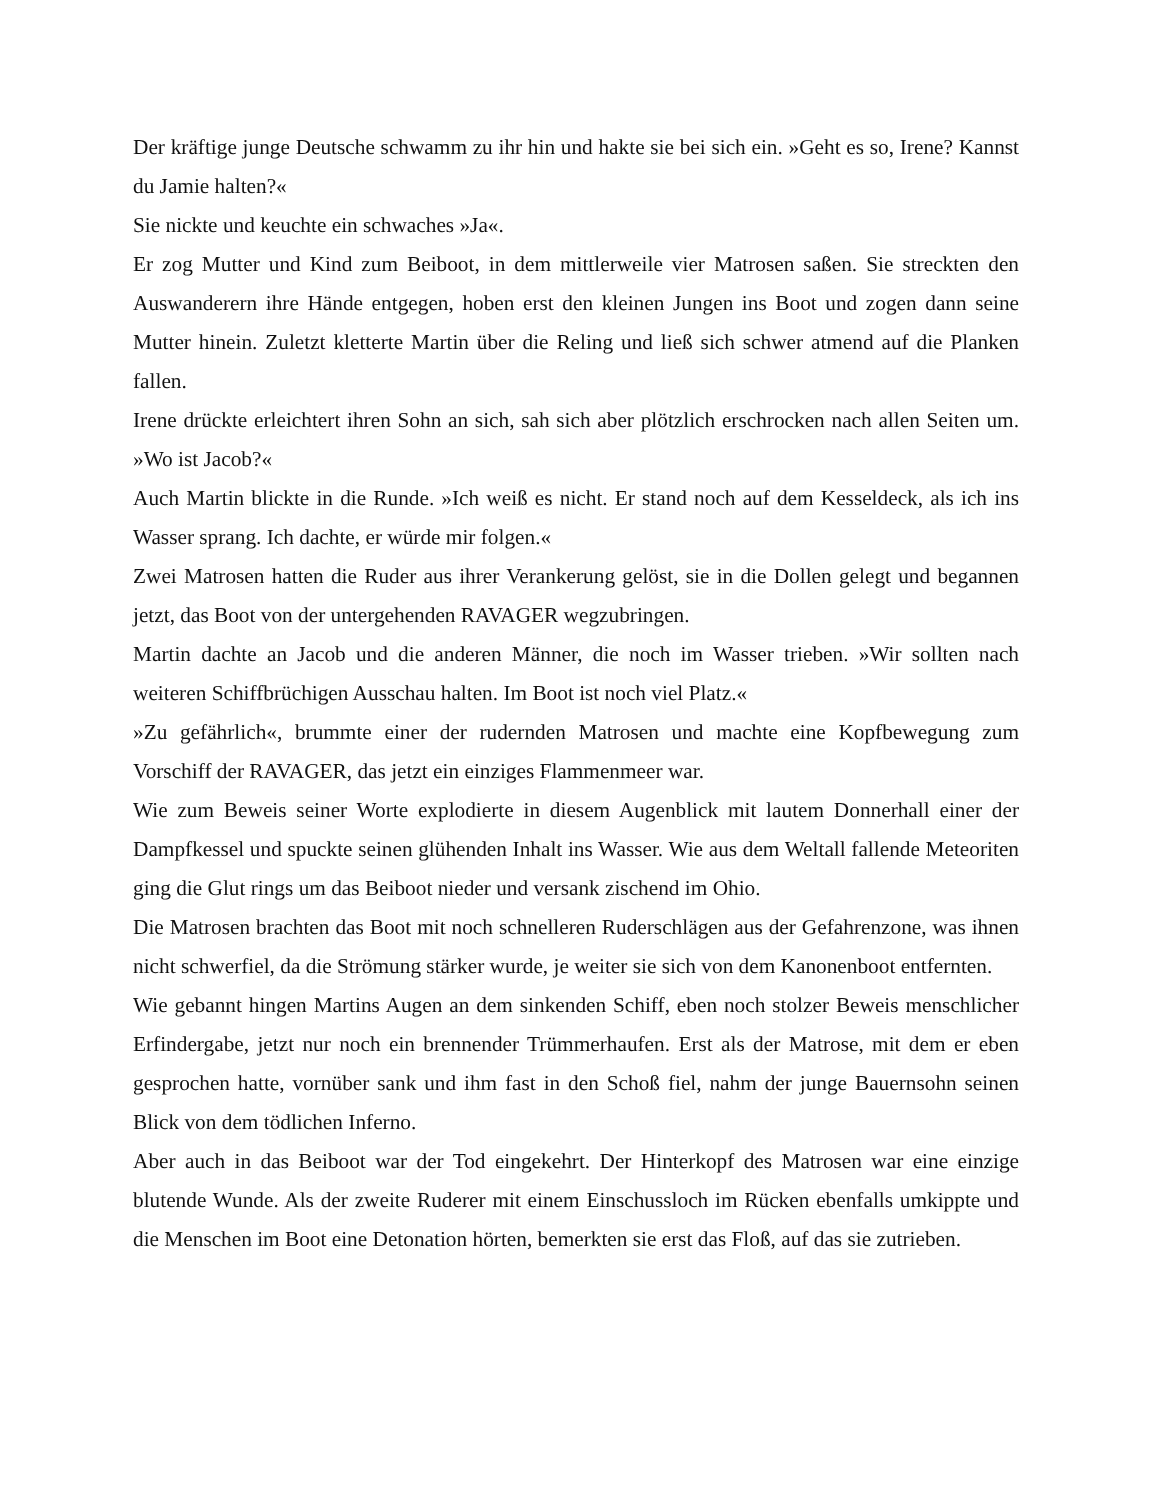Der kräftige junge Deutsche schwamm zu ihr hin und hakte sie bei sich ein. »Geht es so, Irene? Kannst du Jamie halten?«
Sie nickte und keuchte ein schwaches »Ja«.
Er zog Mutter und Kind zum Beiboot, in dem mittlerweile vier Matrosen saßen. Sie streckten den Auswanderern ihre Hände entgegen, hoben erst den kleinen Jungen ins Boot und zogen dann seine Mutter hinein. Zuletzt kletterte Martin über die Reling und ließ sich schwer atmend auf die Planken fallen.
Irene drückte erleichtert ihren Sohn an sich, sah sich aber plötzlich erschrocken nach allen Seiten um. »Wo ist Jacob?«
Auch Martin blickte in die Runde. »Ich weiß es nicht. Er stand noch auf dem Kesseldeck, als ich ins Wasser sprang. Ich dachte, er würde mir folgen.«
Zwei Matrosen hatten die Ruder aus ihrer Verankerung gelöst, sie in die Dollen gelegt und begannen jetzt, das Boot von der untergehenden RAVAGER wegzubringen.
Martin dachte an Jacob und die anderen Männer, die noch im Wasser trieben. »Wir sollten nach weiteren Schiffbrüchigen Ausschau halten. Im Boot ist noch viel Platz.«
»Zu gefährlich«, brummte einer der rudernden Matrosen und machte eine Kopfbewegung zum Vorschiff der RAVAGER, das jetzt ein einziges Flammenmeer war.
Wie zum Beweis seiner Worte explodierte in diesem Augenblick mit lautem Donnerhall einer der Dampfkessel und spuckte seinen glühenden Inhalt ins Wasser. Wie aus dem Weltall fallende Meteoriten ging die Glut rings um das Beiboot nieder und versank zischend im Ohio.
Die Matrosen brachten das Boot mit noch schnelleren Ruderschlägen aus der Gefahrenzone, was ihnen nicht schwerfiel, da die Strömung stärker wurde, je weiter sie sich von dem Kanonenboot entfernten.
Wie gebannt hingen Martins Augen an dem sinkenden Schiff, eben noch stolzer Beweis menschlicher Erfindergabe, jetzt nur noch ein brennender Trümmerhaufen. Erst als der Matrose, mit dem er eben gesprochen hatte, vornüber sank und ihm fast in den Schoß fiel, nahm der junge Bauernsohn seinen Blick von dem tödlichen Inferno.
Aber auch in das Beiboot war der Tod eingekehrt. Der Hinterkopf des Matrosen war eine einzige blutende Wunde. Als der zweite Ruderer mit einem Einschussloch im Rücken ebenfalls umkippte und die Menschen im Boot eine Detonation hörten, bemerkten sie erst das Floß, auf das sie zutrieben.